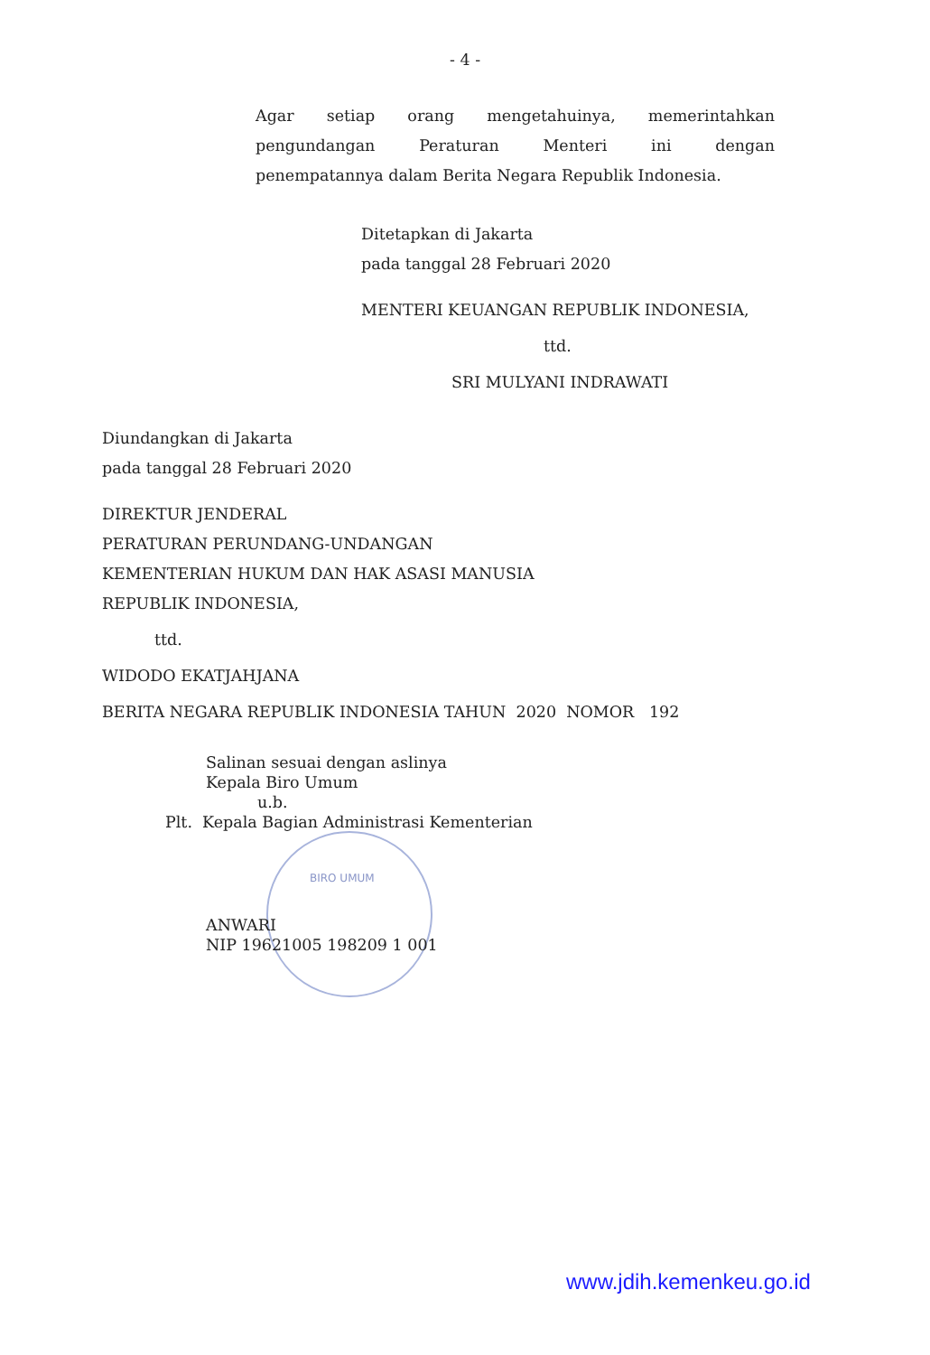- 4 -
Agar setiap orang mengetahuinya, memerintahkan
pengundangan Peraturan Menteri ini dengan
penempatannya dalam Berita Negara Republik Indonesia.
Ditetapkan di Jakarta
pada tanggal 28 Februari 2020
MENTERI KEUANGAN REPUBLIK INDONESIA,
ttd.
SRI MULYANI INDRAWATI
Diundangkan di Jakarta
pada tanggal 28 Februari 2020
DIREKTUR JENDERAL
PERATURAN PERUNDANG-UNDANGAN
KEMENTERIAN HUKUM DAN HAK ASASI MANUSIA
REPUBLIK INDONESIA,
ttd.
WIDODO EKATJAHJANA
BERITA NEGARA REPUBLIK INDONESIA TAHUN 2020 NOMOR 192
Salinan sesuai dengan aslinya
Kepala Biro Umum
u.b.
Plt. Kepala Bagian Administrasi Kementerian
BIRO UMUM
ANWARI
NIP 19621005 198209 1 001
www.jdih.kemenkeu.go.id